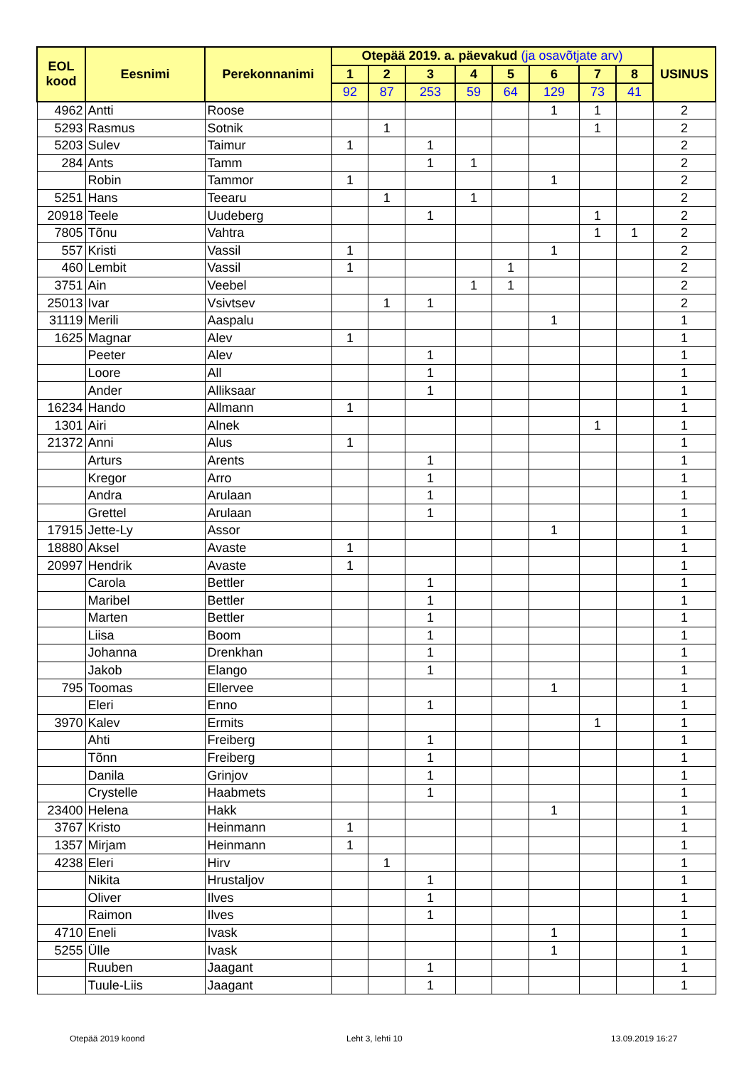| EOL kood | Eesnimi | Perekonnanimi | Otepää 2019. a. päevakud (ja osavõtjate arv) | | | | | | | | USINUS |
| --- | --- | --- | --- | --- | --- | --- | --- | --- | --- | --- | --- |
| | | | 1 | 2 | 3 | 4 | 5 | 6 | 7 | 8 | |
| | | | 92 | 87 | 253 | 59 | 64 | 129 | 73 | 41 | |
| 4962 | Antti | Roose | | | | | | 1 | 1 | | 2 |
| 5293 | Rasmus | Sotnik | | 1 | | | | | 1 | | 2 |
| 5203 | Sulev | Taimur | 1 | | 1 | | | | | | 2 |
| 284 | Ants | Tamm | | | 1 | 1 | | | | | 2 |
| | Robin | Tammor | 1 | | | | | 1 | | | 2 |
| 5251 | Hans | Teearu | | 1 | | 1 | | | | | 2 |
| 20918 | Teele | Uudeberg | | | 1 | | | | 1 | | 2 |
| 7805 | Tõnu | Vahtra | | | | | | | 1 | 1 | 2 |
| 557 | Kristi | Vassil | 1 | | | | | 1 | | | 2 |
| 460 | Lembit | Vassil | 1 | | | | 1 | | | | 2 |
| 3751 | Ain | Veebel | | | | 1 | 1 | | | | 2 |
| 25013 | Ivar | Vsivtsev | | 1 | 1 | | | | | | 2 |
| 31119 | Merili | Aaspalu | | | | | | 1 | | | 1 |
| 1625 | Magnar | Alev | 1 | | | | | | | | 1 |
| | Peeter | Alev | | | 1 | | | | | | 1 |
| | Loore | All | | | 1 | | | | | | 1 |
| | Ander | Alliksaar | | | 1 | | | | | | 1 |
| 16234 | Hando | Allmann | 1 | | | | | | | | 1 |
| 1301 | Airi | Alnek | | | | | | | 1 | | 1 |
| 21372 | Anni | Alus | 1 | | | | | | | | 1 |
| | Arturs | Arents | | | 1 | | | | | | 1 |
| | Kregor | Arro | | | 1 | | | | | | 1 |
| | Andra | Arulaan | | | 1 | | | | | | 1 |
| | Grettel | Arulaan | | | 1 | | | | | | 1 |
| 17915 | Jette-Ly | Assor | | | | | | 1 | | | 1 |
| 18880 | Aksel | Avaste | 1 | | | | | | | | 1 |
| 20997 | Hendrik | Avaste | 1 | | | | | | | | 1 |
| | Carola | Bettler | | | 1 | | | | | | 1 |
| | Maribel | Bettler | | | 1 | | | | | | 1 |
| | Marten | Bettler | | | 1 | | | | | | 1 |
| | Liisa | Boom | | | 1 | | | | | | 1 |
| | Johanna | Drenkhan | | | 1 | | | | | | 1 |
| | Jakob | Elango | | | 1 | | | | | | 1 |
| 795 | Toomas | Ellervee | | | | | | 1 | | | 1 |
| | Eleri | Enno | | | 1 | | | | | | 1 |
| 3970 | Kalev | Ermits | | | | | | | 1 | | 1 |
| | Ahti | Freiberg | | | 1 | | | | | | 1 |
| | Tõnn | Freiberg | | | 1 | | | | | | 1 |
| | Danila | Grinjov | | | 1 | | | | | | 1 |
| | Crystelle | Haabmets | | | 1 | | | | | | 1 |
| 23400 | Helena | Hakk | | | | | | 1 | | | 1 |
| 3767 | Kristo | Heinmann | 1 | | | | | | | | 1 |
| 1357 | Mirjam | Heinmann | 1 | | | | | | | | 1 |
| 4238 | Eleri | Hirv | | 1 | | | | | | | 1 |
| | Nikita | Hrustaljov | | | 1 | | | | | | 1 |
| | Oliver | Ilves | | | 1 | | | | | | 1 |
| | Raimon | Ilves | | | 1 | | | | | | 1 |
| 4710 | Eneli | Ivask | | | | | | 1 | | | 1 |
| 5255 | Ülle | Ivask | | | | | | 1 | | | 1 |
| | Ruuben | Jaagant | | | 1 | | | | | | 1 |
| | Tuule-Liis | Jaagant | | | 1 | | | | | | 1 |
Otepää 2019 koond Leht 3, lehti 10 13.09.2019 16:27